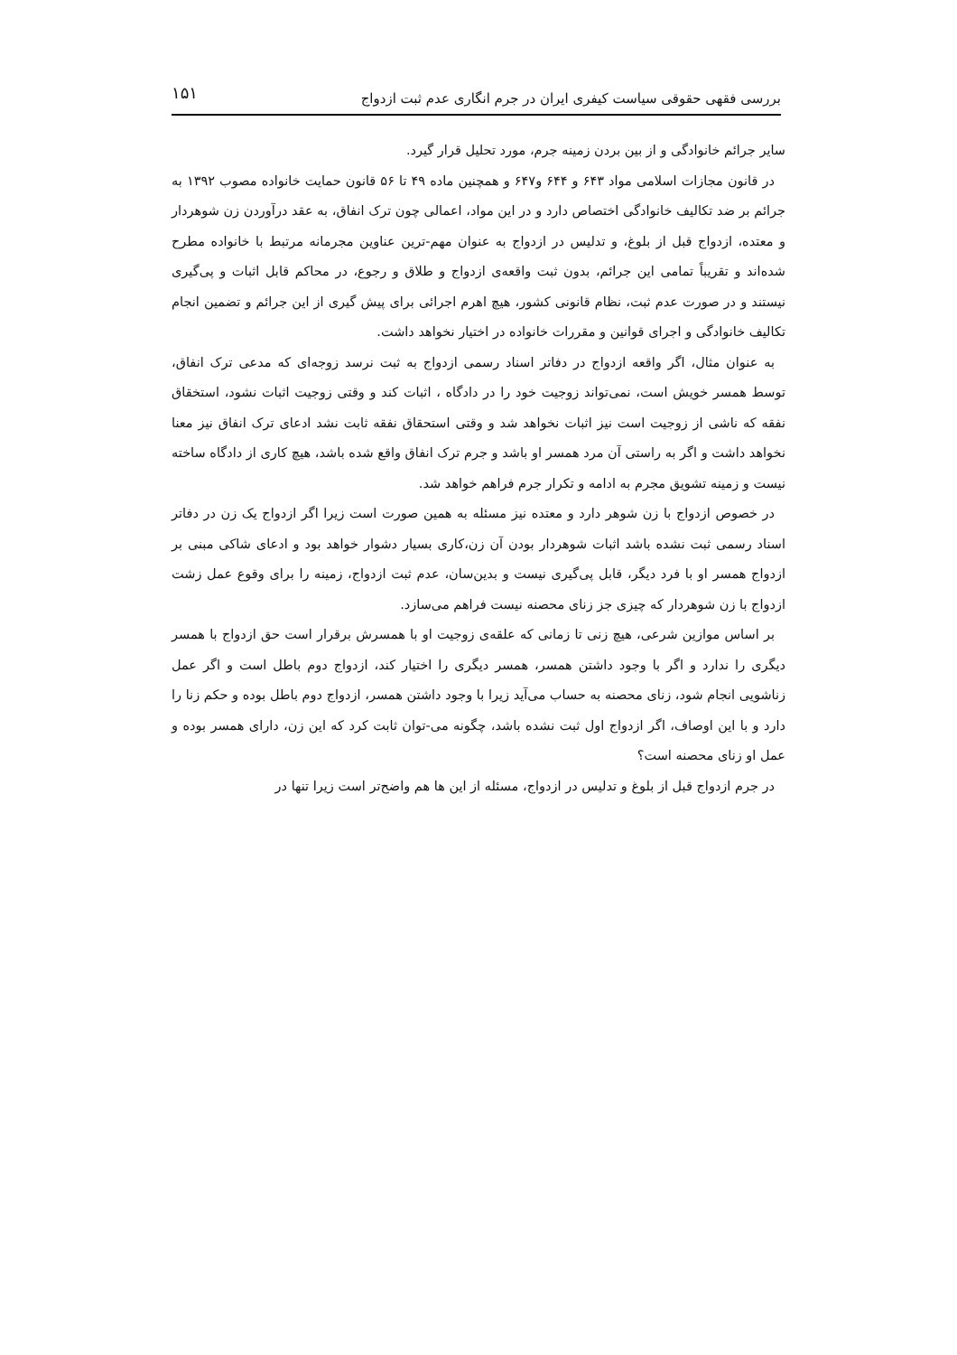بررسی فقهی حقوقی سیاست کیفری ایران در جرم انگاری عدم ثبت ازدواج ۱۵۱
سایر جرائم خانوادگی و از بین بردن زمینه جرم، مورد تحلیل قرار گیرد.
در قانون مجازات اسلامی مواد ۶۴۳ و ۶۴۴ و۶۴۷ و همچنین ماده ۴۹ تا ۵۶ قانون حمایت خانواده مصوب ۱۳۹۲ به جرائم بر ضد تکالیف خانوادگی اختصاص دارد و در این مواد، اعمالی چون ترک انفاق، به عقد درآوردن زن شوهردار و معتده، ازدواج قبل از بلوغ، و تدلیس در ازدواج به عنوان مهم-ترین عناوین مجرمانه مرتبط با خانواده مطرح شده‌اند و تقریباً تمامی این جرائم، بدون ثبت واقعه‌ی ازدواج و طلاق و رجوع، در محاکم قابل اثبات و پی‌گیری نیستند و در صورت عدم ثبت، نظام قانونی کشور، هیچ اهرم اجرائی برای پیش گیری از این جرائم و تضمین انجام تکالیف خانوادگی و اجرای قوانین و مقررات خانواده در اختیار نخواهد داشت.
به عنوان مثال، اگر واقعه ازدواج در دفاتر اسناد رسمی ازدواج به ثبت نرسد زوجه‌ای که مدعی ترک انفاق، توسط همسر خویش است، نمی‌تواند زوجیت خود را در دادگاه ، اثبات کند و وقتی زوجیت اثبات نشود، استخقاق نفقه که ناشی از زوجیت است نیز اثبات نخواهد شد و وقتی استحقاق نفقه ثابت نشد ادعای ترک انفاق نیز معنا نخواهد داشت و اگر به راستی آن مرد همسر او باشد و جرم ترک انفاق واقع شده باشد، هیچ کاری از دادگاه ساخته نیست و زمینه تشویق مجرم به ادامه و تکرار جرم فراهم خواهد شد.
در خصوص ازدواج با زن شوهر دارد و معتده نیز مسئله به همین صورت است زیرا اگر ازدواج یک زن در دفاتر اسناد رسمی ثبت نشده باشد اثبات شوهردار بودن آن زن،کاری بسیار دشوار خواهد بود و ادعای شاکی مبنی بر ازدواج همسر او با فرد دیگر، قابل پی‌گیری نیست و بدین‌سان، عدم ثبت ازدواج، زمینه را برای وقوع عمل زشت ازدواج با زن شوهردار که چیزی جز زنای محصنه نیست فراهم می‌سازد.
بر اساس موازین شرعی، هیچ زنی تا زمانی که علقه‌ی زوجیت او با همسرش برقرار است حق ازدواج با همسر دیگری را ندارد و اگر با وجود داشتن همسر، همسر دیگری را اختیار کند، ازدواج دوم باطل است و اگر عمل زناشویی انجام شود، زنای محصنه به حساب می‌آید زیرا با وجود داشتن همسر، ازدواج دوم باطل بوده و حکم زنا را دارد و با این اوصاف، اگر ازدواج اول ثبت نشده باشد، چگونه می-توان ثابت کرد که این زن، دارای همسر بوده و عمل او زنای محصنه است؟
در جرم ازدواج قبل از بلوغ و تدلیس در ازدواج، مسئله از این ها هم واضح‌تر است زیرا تنها در